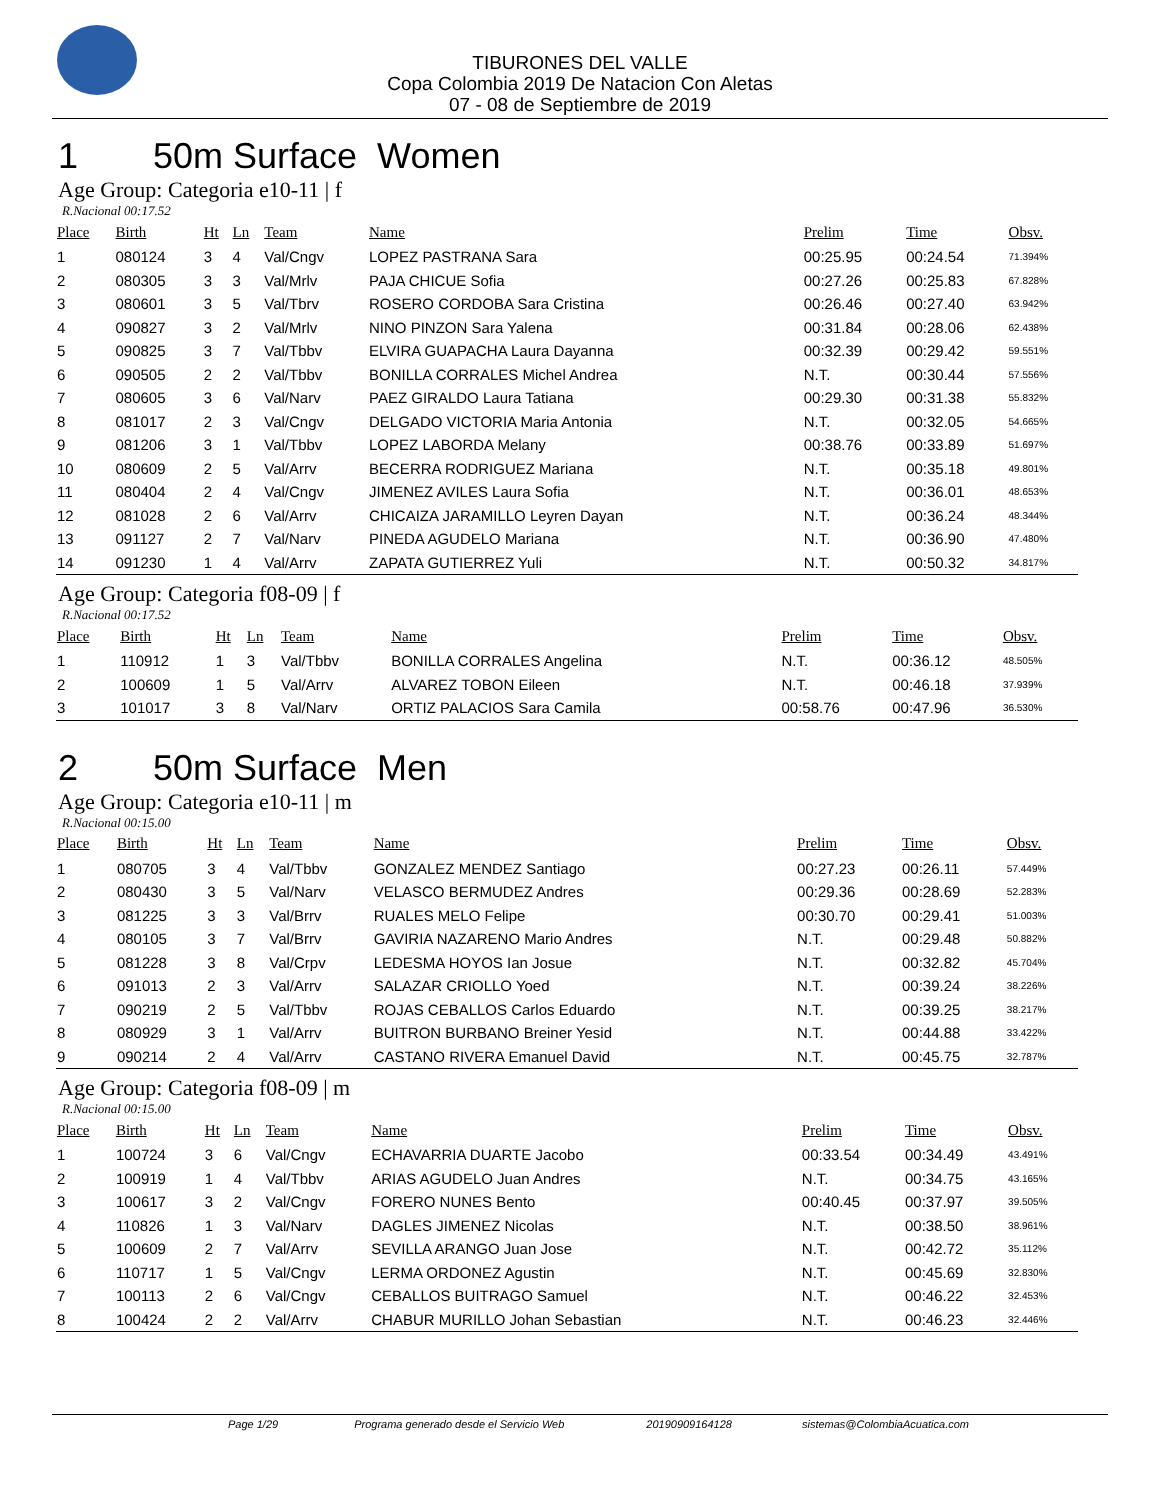TIBURONES DEL VALLE
Copa Colombia 2019 De Natacion Con Aletas
07 - 08 de Septiembre de 2019
1 50m Surface Women
Age Group: Categoria e10-11 | f
R.Nacional 00:17.52
| Place | Birth | Ht | Ln | Team | Name | Prelim | Time | Obsv. |
| --- | --- | --- | --- | --- | --- | --- | --- | --- |
| 1 | 080124 | 3 | 4 | Val/Cngv | LOPEZ PASTRANA Sara | 00:25.95 | 00:24.54 | 71.394% |
| 2 | 080305 | 3 | 3 | Val/Mrlv | PAJA CHICUE Sofia | 00:27.26 | 00:25.83 | 67.828% |
| 3 | 080601 | 3 | 5 | Val/Tbrv | ROSERO CORDOBA Sara Cristina | 00:26.46 | 00:27.40 | 63.942% |
| 4 | 090827 | 3 | 2 | Val/Mrlv | NINO PINZON Sara Yalena | 00:31.84 | 00:28.06 | 62.438% |
| 5 | 090825 | 3 | 7 | Val/Tbbv | ELVIRA GUAPACHA Laura Dayanna | 00:32.39 | 00:29.42 | 59.551% |
| 6 | 090505 | 2 | 2 | Val/Tbbv | BONILLA CORRALES Michel Andrea | N.T. | 00:30.44 | 57.556% |
| 7 | 080605 | 3 | 6 | Val/Narv | PAEZ GIRALDO Laura Tatiana | 00:29.30 | 00:31.38 | 55.832% |
| 8 | 081017 | 2 | 3 | Val/Cngv | DELGADO VICTORIA Maria Antonia | N.T. | 00:32.05 | 54.665% |
| 9 | 081206 | 3 | 1 | Val/Tbbv | LOPEZ LABORDA Melany | 00:38.76 | 00:33.89 | 51.697% |
| 10 | 080609 | 2 | 5 | Val/Arrv | BECERRA RODRIGUEZ Mariana | N.T. | 00:35.18 | 49.801% |
| 11 | 080404 | 2 | 4 | Val/Cngv | JIMENEZ AVILES Laura Sofia | N.T. | 00:36.01 | 48.653% |
| 12 | 081028 | 2 | 6 | Val/Arrv | CHICAIZA JARAMILLO Leyren Dayan | N.T. | 00:36.24 | 48.344% |
| 13 | 091127 | 2 | 7 | Val/Narv | PINEDA AGUDELO Mariana | N.T. | 00:36.90 | 47.480% |
| 14 | 091230 | 1 | 4 | Val/Arrv | ZAPATA GUTIERREZ Yuli | N.T. | 00:50.32 | 34.817% |
Age Group: Categoria f08-09 | f
R.Nacional 00:17.52
| Place | Birth | Ht | Ln | Team | Name | Prelim | Time | Obsv. |
| --- | --- | --- | --- | --- | --- | --- | --- | --- |
| 1 | 110912 | 1 | 3 | Val/Tbbv | BONILLA CORRALES Angelina | N.T. | 00:36.12 | 48.505% |
| 2 | 100609 | 1 | 5 | Val/Arrv | ALVAREZ TOBON Eileen | N.T. | 00:46.18 | 37.939% |
| 3 | 101017 | 3 | 8 | Val/Narv | ORTIZ PALACIOS Sara Camila | 00:58.76 | 00:47.96 | 36.530% |
2 50m Surface Men
Age Group: Categoria e10-11 | m
R.Nacional 00:15.00
| Place | Birth | Ht | Ln | Team | Name | Prelim | Time | Obsv. |
| --- | --- | --- | --- | --- | --- | --- | --- | --- |
| 1 | 080705 | 3 | 4 | Val/Tbbv | GONZALEZ MENDEZ Santiago | 00:27.23 | 00:26.11 | 57.449% |
| 2 | 080430 | 3 | 5 | Val/Narv | VELASCO BERMUDEZ Andres | 00:29.36 | 00:28.69 | 52.283% |
| 3 | 081225 | 3 | 3 | Val/Brrv | RUALES MELO Felipe | 00:30.70 | 00:29.41 | 51.003% |
| 4 | 080105 | 3 | 7 | Val/Brrv | GAVIRIA NAZARENO Mario Andres | N.T. | 00:29.48 | 50.882% |
| 5 | 081228 | 3 | 8 | Val/Crpv | LEDESMA HOYOS Ian Josue | N.T. | 00:32.82 | 45.704% |
| 6 | 091013 | 2 | 3 | Val/Arrv | SALAZAR CRIOLLO Yoed | N.T. | 00:39.24 | 38.226% |
| 7 | 090219 | 2 | 5 | Val/Tbbv | ROJAS CEBALLOS Carlos Eduardo | N.T. | 00:39.25 | 38.217% |
| 8 | 080929 | 3 | 1 | Val/Arrv | BUITRON BURBANO Breiner Yesid | N.T. | 00:44.88 | 33.422% |
| 9 | 090214 | 2 | 4 | Val/Arrv | CASTANO RIVERA Emanuel David | N.T. | 00:45.75 | 32.787% |
Age Group: Categoria f08-09 | m
R.Nacional 00:15.00
| Place | Birth | Ht | Ln | Team | Name | Prelim | Time | Obsv. |
| --- | --- | --- | --- | --- | --- | --- | --- | --- |
| 1 | 100724 | 3 | 6 | Val/Cngv | ECHAVARRIA DUARTE Jacobo | 00:33.54 | 00:34.49 | 43.491% |
| 2 | 100919 | 1 | 4 | Val/Tbbv | ARIAS AGUDELO Juan Andres | N.T. | 00:34.75 | 43.165% |
| 3 | 100617 | 3 | 2 | Val/Cngv | FORERO NUNES Bento | 00:40.45 | 00:37.97 | 39.505% |
| 4 | 110826 | 1 | 3 | Val/Narv | DAGLES JIMENEZ Nicolas | N.T. | 00:38.50 | 38.961% |
| 5 | 100609 | 2 | 7 | Val/Arrv | SEVILLA ARANGO Juan Jose | N.T. | 00:42.72 | 35.112% |
| 6 | 110717 | 1 | 5 | Val/Cngv | LERMA ORDONEZ Agustin | N.T. | 00:45.69 | 32.830% |
| 7 | 100113 | 2 | 6 | Val/Cngv | CEBALLOS BUITRAGO Samuel | N.T. | 00:46.22 | 32.453% |
| 8 | 100424 | 2 | 2 | Val/Arrv | CHABUR MURILLO Johan Sebastian | N.T. | 00:46.23 | 32.446% |
Page 1/29 Programa generado desde el Servicio Web 20190909164128 sistemas@ColombiaAcuatica.com